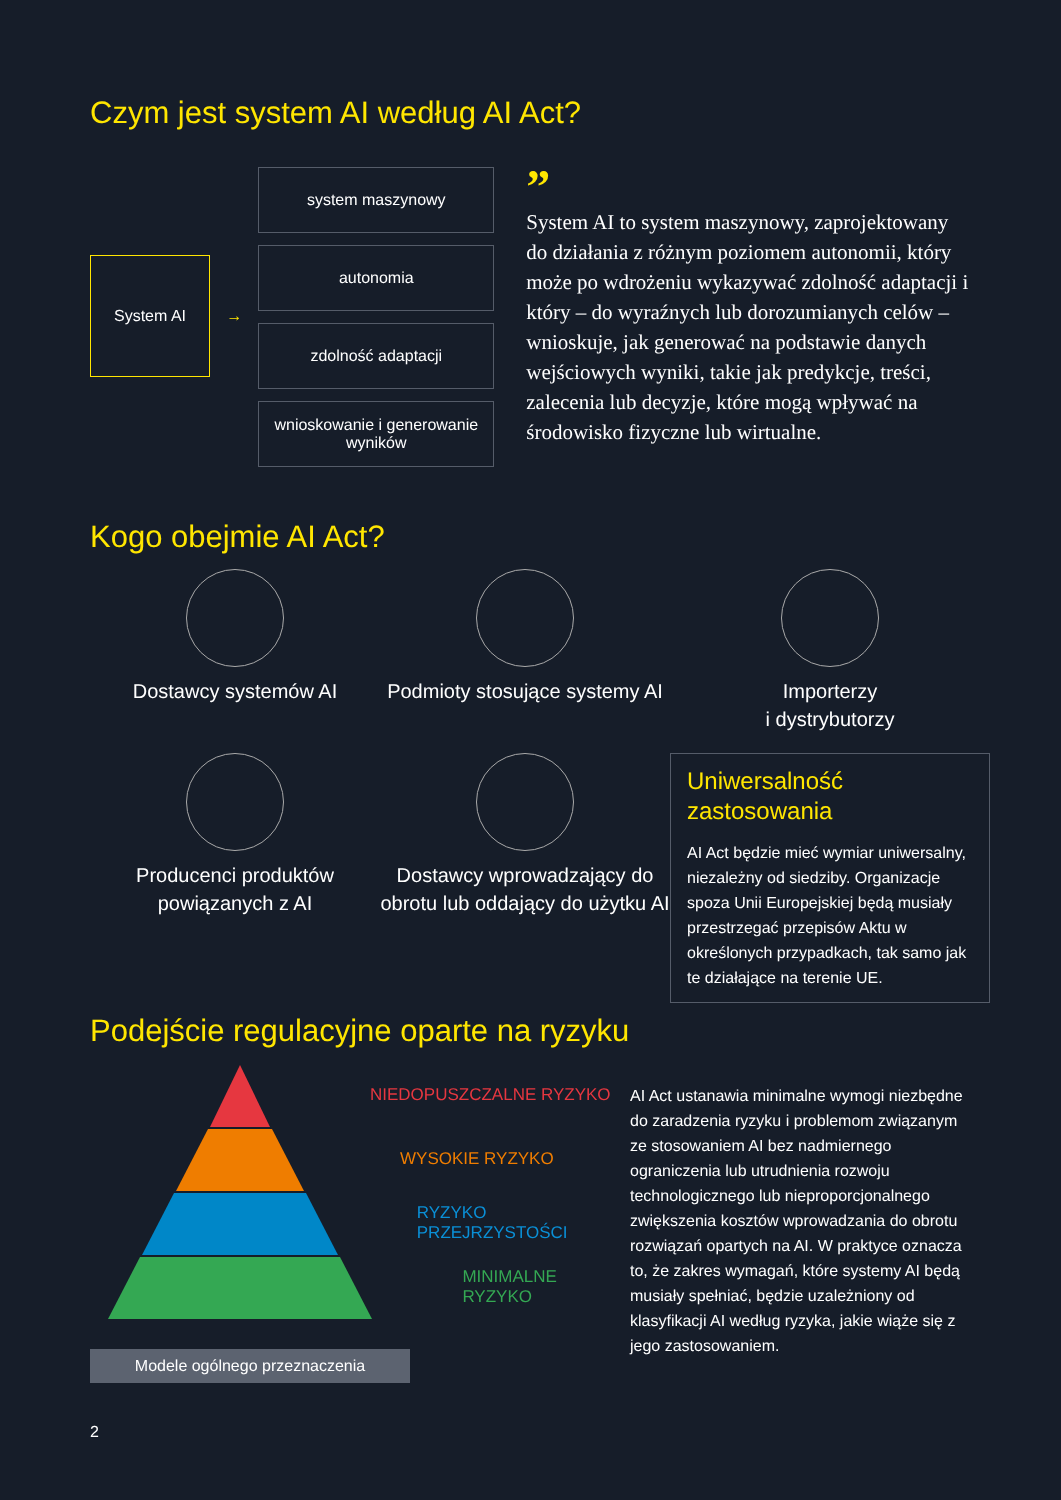Czym jest system AI według AI Act?
System AI
→
system maszynowy
autonomia
zdolność adaptacji
wnioskowanie i generowanie wyników
”
System AI to system maszynowy, zaprojektowany do działania z różnym poziomem autonomii, który może po wdrożeniu wykazywać zdolność adaptacji i który – do wyraźnych lub dorozumianych celów – wnioskuje, jak generować na podstawie danych wejściowych wyniki, takie jak predykcje, treści, zalecenia lub decyzje, które mogą wpływać na środowisko fizyczne lub wirtualne.
Kogo obejmie AI Act?
Dostawcy systemów AI
Podmioty stosujące systemy AI
Importerzy
i dystrybutorzy
Producenci produktów powiązanych z AI
Dostawcy wprowadzający do obrotu lub oddający do użytku AI
Uniwersalność zastosowania
AI Act będzie mieć wymiar uniwersalny, niezależny od siedziby. Organizacje spoza Unii Europejskiej będą musiały przestrzegać przepisów Aktu w określonych przypadkach, tak samo jak te działające na terenie UE.
Podejście regulacyjne oparte na ryzyku
NIEDOPUSZCZALNE RYZYKO
WYSOKIE RYZYKO
RYZYKO PRZEJRZYSTOŚCI
MINIMALNE RYZYKO
Modele ogólnego przeznaczenia
AI Act ustanawia minimalne wymogi niezbędne do zaradzenia ryzyku i problemom związanym ze stosowaniem AI bez nadmiernego ograniczenia lub utrudnienia rozwoju technologicznego lub nieproporcjonalnego zwiększenia kosztów wprowadzania do obrotu rozwiązań opartych na AI. W praktyce oznacza to, że zakres wymagań, które systemy AI będą musiały spełniać, będzie uzależniony od klasyfikacji AI według ryzyka, jakie wiąże się z jego zastosowaniem.
2